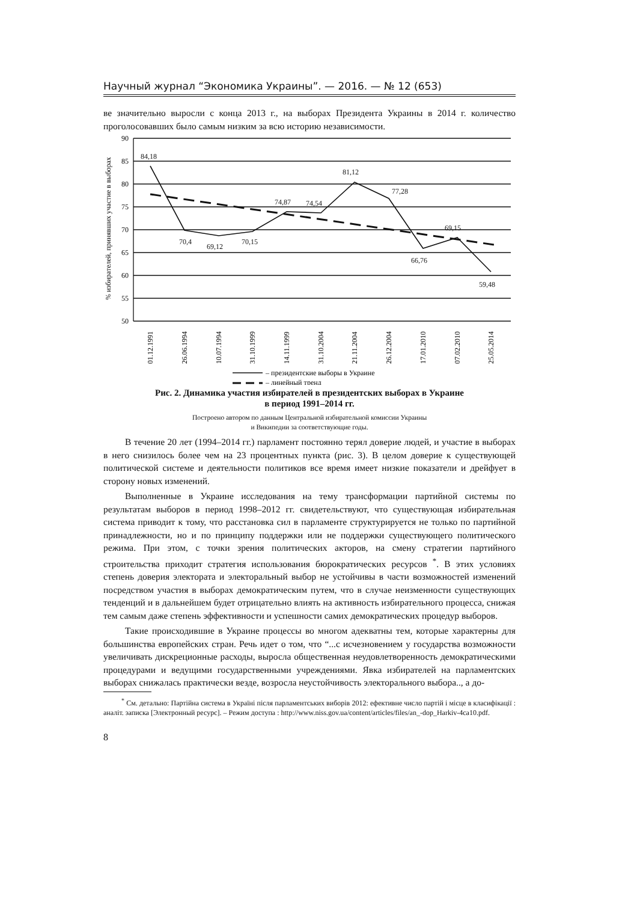Научный журнал “Экономика Украины”. — 2016. — № 12 (653)
ве значительно выросли с конца 2013 г., на выборах Президента Украины в 2014 г. количество проголосовавших было самым низким за всю историю независимости.
% избирателей, принявших участие в выборах
90
85
80
75
70
65
60
55
50
84,18
70,4
69,12
70,15
74,87
74,54
81,12
77,28
66,76
69,15
59,48
01.12.1991
26.06.1994
10.07.1994
31.10.1999
14.11.1999
31.10.2004
21.11.2004
26.12.2004
17.01.2010
07.02.2010
25.05.2014
– президентские выборы в Украине
– линейный тренд
Рис. 2. Динамика участия избирателей в президентских выборах в Украине
в период 1991–2014 гг.
Построено автором по данным Центральной избирательной комиссии Украины
и Википедии за соответствующие годы.
В течение 20 лет (1994–2014 гг.) парламент постоянно терял доверие людей, и участие в выборах в него снизилось более чем на 23 процентных пункта (рис. 3). В целом доверие к существующей политической системе и деятельности политиков все время имеет низкие показатели и дрейфует в сторону новых изменений.
Выполненные в Украине исследования на тему трансформации партийной системы по результатам выборов в период 1998–2012 гг. свидетельствуют, что существующая избирательная система приводит к тому, что расстановка сил в парламенте структурируется не только по партийной принадлежности, но и по принципу поддержки или не поддержки существующего политического режима. При этом, с точки зрения политических акторов, на смену стратегии партийного строительства приходит стратегия использования бюрократических ресурсов <sup>*</sup>. В этих условиях степень доверия электората и электоральный выбор не устойчивы в части возможностей изменений посредством участия в выборах демократическим путем, что в случае неизменности существующих тенденций и в дальнейшем будет отрицательно влиять на активность избирательного процесса, снижая тем самым даже степень эффективности и успешности самих демократических процедур выборов.
Такие происходившие в Украине процессы во многом адекватны тем, которые характерны для большинства европейских стран. Речь идет о том, что “...с исчезновением у государства возможности увеличивать дискреционные расходы, выросла общественная неудовлетворенность демократическими процедурами и ведущими государственными учреждениями. Явка избирателей на парламентских выборах снижалась практически везде, возросла неустойчивость электорального выбора.., а до-
<sup>*</sup> См. детально: Партійна система в Україні після парламентських виборів 2012: ефективне число партій і місце в класифікації : аналіт. записка [Электронный ресурс]. – Режим доступа : http://www.niss.gov.ua/content/articles/files/an_-dop_Harkiv-4ca10.pdf.
8